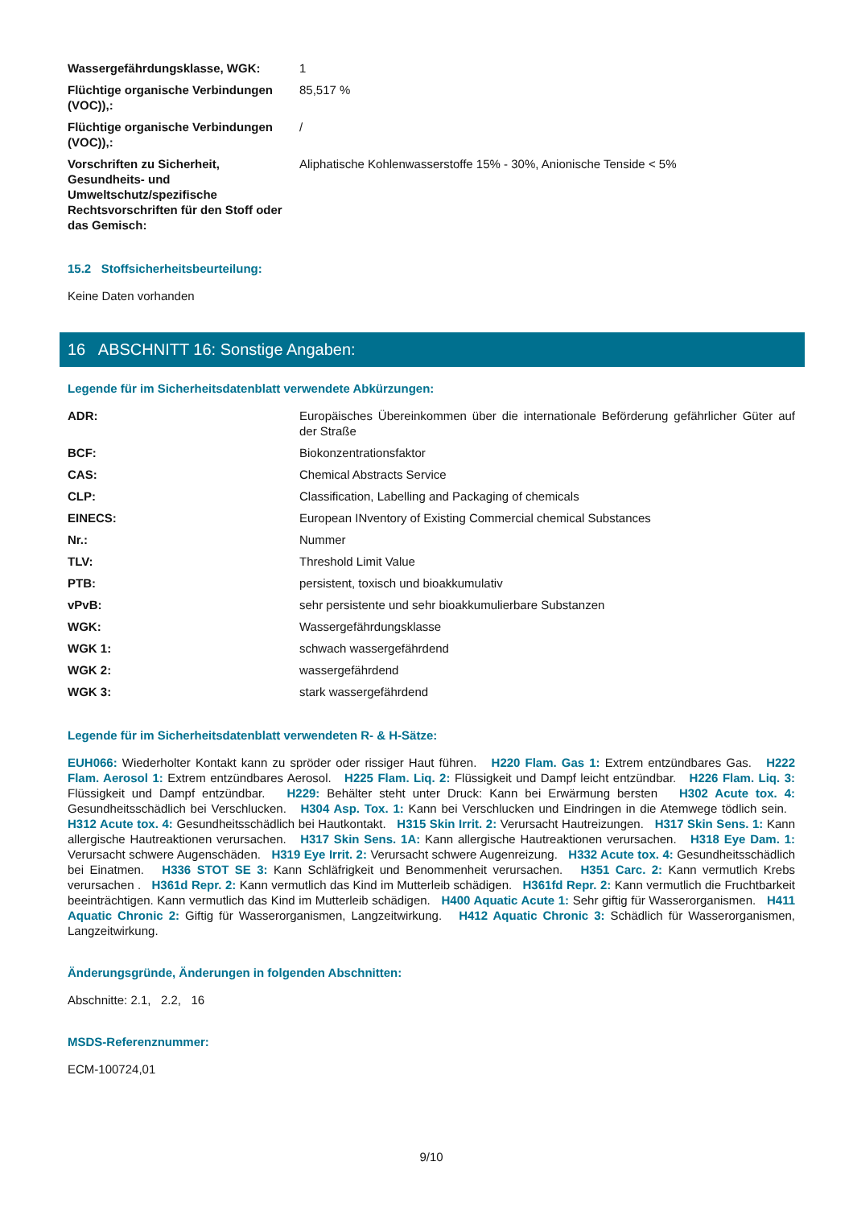| Wassergefährdungsklasse, WGK: | 1 |
| Flüchtige organische Verbindungen (VOC)),: | 85,517 % |
| Flüchtige organische Verbindungen (VOC)),: | / |
| Vorschriften zu Sicherheit, Gesundheits- und Umweltschutz/spezifische Rechtsvorschriften für den Stoff oder das Gemisch: | Aliphatische Kohlenwasserstoffe 15% - 30%, Anionische Tenside < 5% |
15.2 Stoffsicherheitsbeurteilung:
Keine Daten vorhanden
16 ABSCHNITT 16: Sonstige Angaben:
Legende für im Sicherheitsdatenblatt verwendete Abkürzungen:
| ADR: | Europäisches Übereinkommen über die internationale Beförderung gefährlicher Güter auf der Straße |
| BCF: | Biokonzentrationsfaktor |
| CAS: | Chemical Abstracts Service |
| CLP: | Classification, Labelling and Packaging of chemicals |
| EINECS: | European INventory of Existing Commercial chemical Substances |
| Nr.: | Nummer |
| TLV: | Threshold Limit Value |
| PTB: | persistent, toxisch und bioakkumulativ |
| vPvB: | sehr persistente und sehr bioakkumulierbare Substanzen |
| WGK: | Wassergefährdungsklasse |
| WGK 1: | schwach wassergefährdend |
| WGK 2: | wassergefährdend |
| WGK 3: | stark wassergefährdend |
Legende für im Sicherheitsdatenblatt verwendeten R- & H-Sätze:
EUH066: Wiederholter Kontakt kann zu spröder oder rissiger Haut führen. H220 Flam. Gas 1: Extrem entzündbares Gas. H222 Flam. Aerosol 1: Extrem entzündbares Aerosol. H225 Flam. Liq. 2: Flüssigkeit und Dampf leicht entzündbar. H226 Flam. Liq. 3: Flüssigkeit und Dampf entzündbar. H229: Behälter steht unter Druck: Kann bei Erwärmung bersten H302 Acute tox. 4: Gesundheitsschädlich bei Verschlucken. H304 Asp. Tox. 1: Kann bei Verschlucken und Eindringen in die Atemwege tödlich sein. H312 Acute tox. 4: Gesundheitsschädlich bei Hautkontakt. H315 Skin Irrit. 2: Verursacht Hautreizungen. H317 Skin Sens. 1: Kann allergische Hautreaktionen verursachen. H317 Skin Sens. 1A: Kann allergische Hautreaktionen verursachen. H318 Eye Dam. 1: Verursacht schwere Augenschäden. H319 Eye Irrit. 2: Verursacht schwere Augenreizung. H332 Acute tox. 4: Gesundheitsschädlich bei Einatmen. H336 STOT SE 3: Kann Schläfrigkeit und Benommenheit verursachen. H351 Carc. 2: Kann vermutlich Krebs verursachen . H361d Repr. 2: Kann vermutlich das Kind im Mutterleib schädigen. H361fd Repr. 2: Kann vermutlich die Fruchtbarkeit beeinträchtigen. Kann vermutlich das Kind im Mutterleib schädigen. H400 Aquatic Acute 1: Sehr giftig für Wasserorganismen. H411 Aquatic Chronic 2: Giftig für Wasserorganismen, Langzeitwirkung. H412 Aquatic Chronic 3: Schädlich für Wasserorganismen, Langzeitwirkung.
Änderungsgründe, Änderungen in folgenden Abschnitten:
Abschnitte: 2.1, 2.2, 16
MSDS-Referenznummer:
ECM-100724,01
9/10